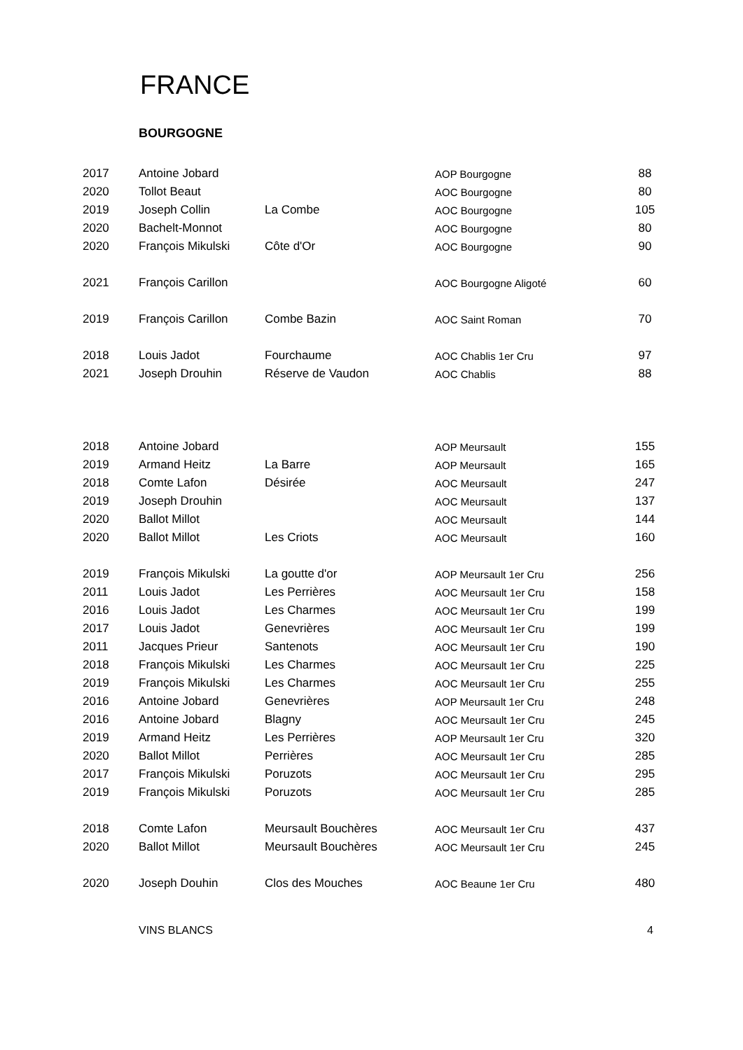FRANCE
BOURGOGNE
| 2017 | Antoine Jobard | | AOP Bourgogne | 88 |
| 2020 | Tollot Beaut | | AOC Bourgogne | 80 |
| 2019 | Joseph Collin | La Combe | AOC Bourgogne | 105 |
| 2020 | Bachelt-Monnot | | AOC Bourgogne | 80 |
| 2020 | François Mikulski | Côte d'Or | AOC Bourgogne | 90 |
| 2021 | François Carillon | | AOC Bourgogne Aligoté | 60 |
| 2019 | François Carillon | Combe Bazin | AOC Saint Roman | 70 |
| 2018 | Louis Jadot | Fourchaume | AOC Chablis 1er Cru | 97 |
| 2021 | Joseph Drouhin | Réserve de Vaudon | AOC Chablis | 88 |
| 2018 | Antoine Jobard | | AOP Meursault | 155 |
| 2019 | Armand Heitz | La Barre | AOP Meursault | 165 |
| 2018 | Comte Lafon | Désirée | AOC Meursault | 247 |
| 2019 | Joseph Drouhin | | AOC Meursault | 137 |
| 2020 | Ballot Millot | | AOC Meursault | 144 |
| 2020 | Ballot Millot | Les Criots | AOC Meursault | 160 |
| 2019 | François Mikulski | La goutte d'or | AOP Meursault 1er Cru | 256 |
| 2011 | Louis Jadot | Les Perrières | AOC Meursault 1er Cru | 158 |
| 2016 | Louis Jadot | Les Charmes | AOC Meursault 1er Cru | 199 |
| 2017 | Louis Jadot | Genevrières | AOC Meursault 1er Cru | 199 |
| 2011 | Jacques Prieur | Santenots | AOC Meursault 1er Cru | 190 |
| 2018 | François Mikulski | Les Charmes | AOC Meursault 1er Cru | 225 |
| 2019 | François Mikulski | Les Charmes | AOC Meursault 1er Cru | 255 |
| 2016 | Antoine Jobard | Genevrières | AOP Meursault 1er Cru | 248 |
| 2016 | Antoine Jobard | Blagny | AOC Meursault 1er Cru | 245 |
| 2019 | Armand Heitz | Les Perrières | AOP Meursault 1er Cru | 320 |
| 2020 | Ballot Millot | Perrières | AOC Meursault 1er Cru | 285 |
| 2017 | François Mikulski | Poruzots | AOC Meursault 1er Cru | 295 |
| 2019 | François Mikulski | Poruzots | AOC Meursault 1er Cru | 285 |
| 2018 | Comte Lafon | Meursault Bouchères | AOC Meursault 1er Cru | 437 |
| 2020 | Ballot Millot | Meursault Bouchères | AOC Meursault 1er Cru | 245 |
| 2020 | Joseph Douhin | Clos des Mouches | AOC Beaune 1er Cru | 480 |
VINS BLANCS 4